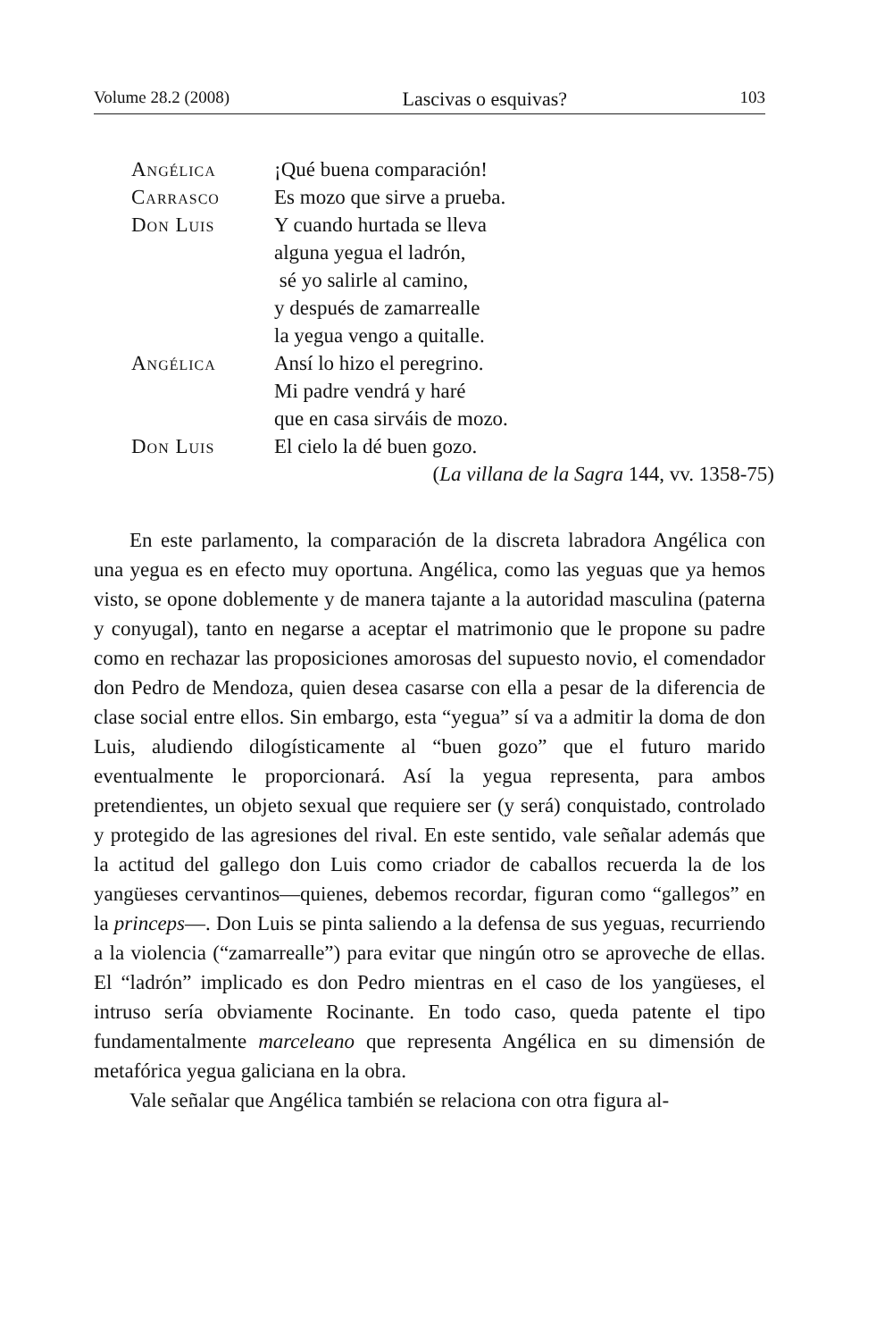Volume 28.2 (2008) Lascivas o esquivas? 103
Angélica ¡Qué buena comparación!
Carrasco Es mozo que sirve a prueba.
Don Luis Y cuando hurtada se lleva
alguna yegua el ladrón,
sé yo salirle al camino,
y después de zamarrealle
la yegua vengo a quitalle.
Angélica Ansí lo hizo el peregrino.
Mi padre vendrá y haré
que en casa sirváis de mozo.
Don Luis El cielo la dé buen gozo.
(La villana de la Sagra 144, vv. 1358-75)
En este parlamento, la comparación de la discreta labradora Angélica con una yegua es en efecto muy oportuna. Angélica, como las yeguas que ya hemos visto, se opone doblemente y de manera tajante a la autoridad masculina (paterna y conyugal), tanto en negarse a aceptar el matrimonio que le propone su padre como en rechazar las proposiciones amorosas del supuesto novio, el comendador don Pedro de Mendoza, quien desea casarse con ella a pesar de la diferencia de clase social entre ellos. Sin embargo, esta “yegua” sí va a admitir la doma de don Luis, aludiendo dilogísticamente al “buen gozo” que el futuro marido eventualmente le proporcionará. Así la yegua representa, para ambos pretendientes, un objeto sexual que requiere ser (y será) conquistado, controlado y protegido de las agresiones del rival. En este sentido, vale señalar además que la actitud del gallego don Luis como criador de caballos recuerda la de los yangüeses cervantinos—quienes, debemos recordar, figuran como “gallegos” en la princeps—. Don Luis se pinta saliendo a la defensa de sus yeguas, recurriendo a la violencia (“zamarrealle”) para evitar que ningún otro se aproveche de ellas. El “ladrón” implicado es don Pedro mientras en el caso de los yangüeses, el intruso sería obviamente Rocinante. En todo caso, queda patente el tipo fundamentalmente marceleano que representa Angélica en su dimensión de metafórica yegua galiciana en la obra.
Vale señalar que Angélica también se relaciona con otra figura al-